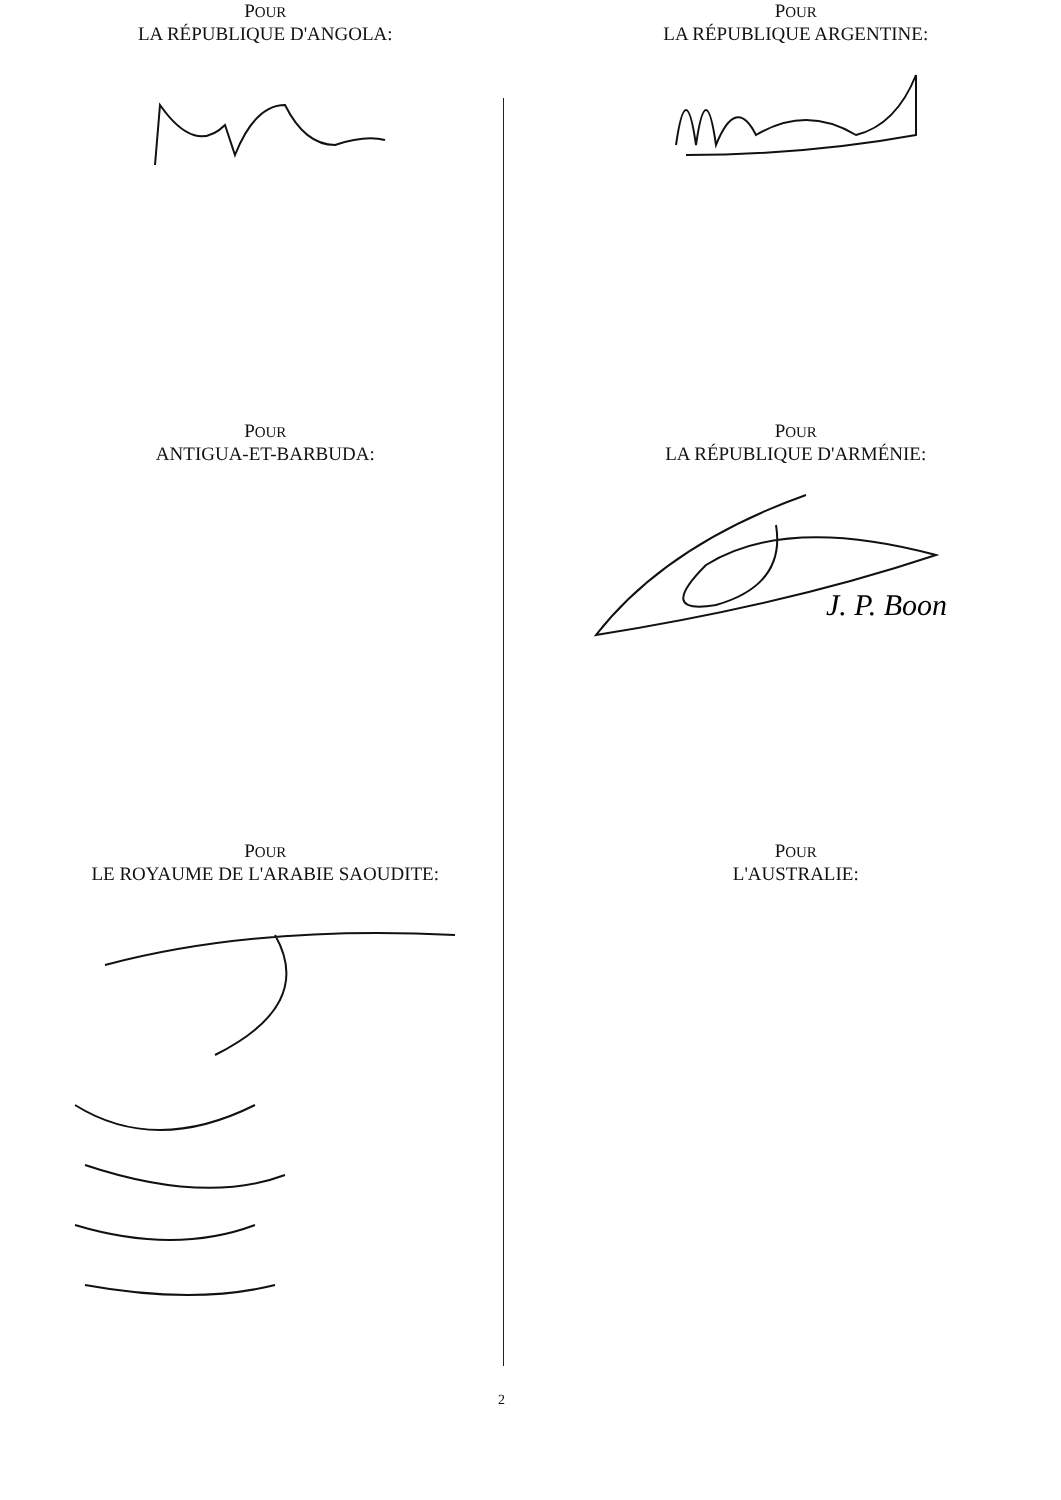POUR
LA RÉPUBLIQUE D'ANGOLA:
POUR
LA RÉPUBLIQUE ARGENTINE:
POUR
ANTIGUA-ET-BARBUDA:
POUR
LA RÉPUBLIQUE D'ARMÉNIE:
J. P. Boon
POUR
LE ROYAUME DE L'ARABIE SAOUDITE:
POUR
L'AUSTRALIE:
2